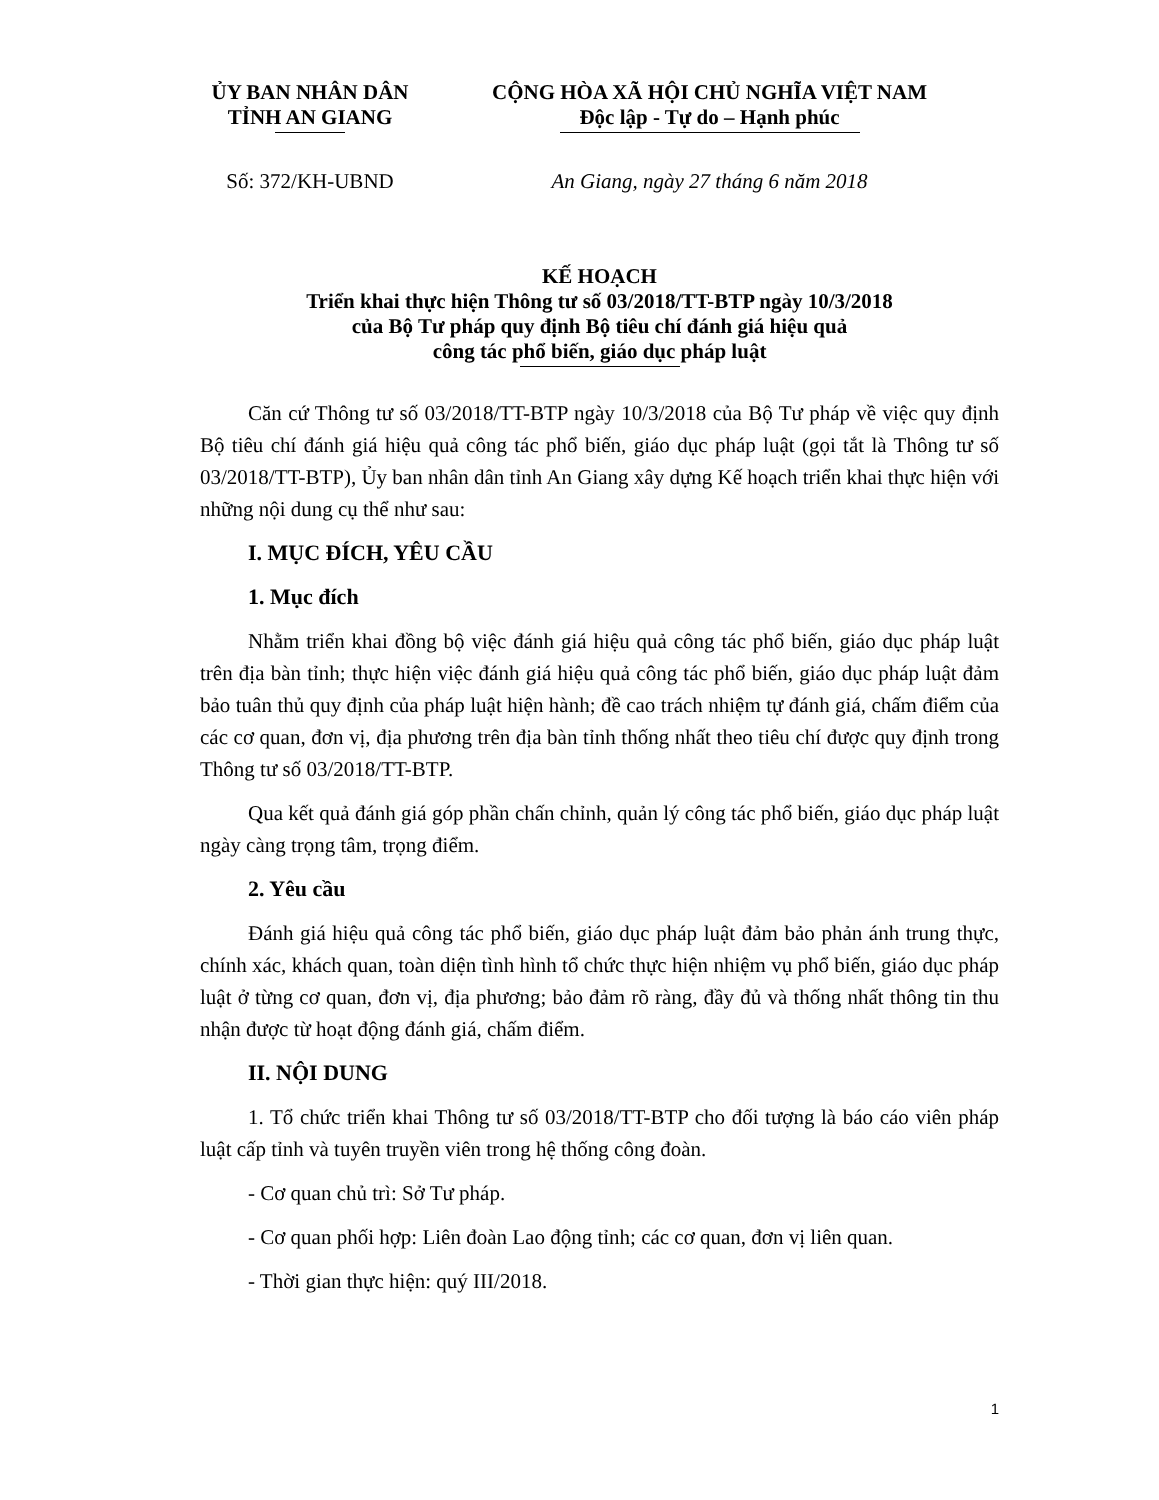ỦY BAN NHÂN DÂN
TỈNH AN GIANG
CỘNG HÒA XÃ HỘI CHỦ NGHĨA VIỆT NAM
Độc lập - Tự do – Hạnh phúc
Số: 372/KH-UBND An Giang, ngày 27 tháng 6 năm 2018
KẾ HOẠCH
Triển khai thực hiện Thông tư số 03/2018/TT-BTP ngày 10/3/2018
của Bộ Tư pháp quy định Bộ tiêu chí đánh giá hiệu quả
công tác phổ biến, giáo dục pháp luật
Căn cứ Thông tư số 03/2018/TT-BTP ngày 10/3/2018 của Bộ Tư pháp về việc quy định Bộ tiêu chí đánh giá hiệu quả công tác phổ biến, giáo dục pháp luật (gọi tắt là Thông tư số 03/2018/TT-BTP), Ủy ban nhân dân tỉnh An Giang xây dựng Kế hoạch triển khai thực hiện với những nội dung cụ thể như sau:
I. MỤC ĐÍCH, YÊU CẦU
1. Mục đích
Nhằm triển khai đồng bộ việc đánh giá hiệu quả công tác phổ biến, giáo dục pháp luật trên địa bàn tỉnh; thực hiện việc đánh giá hiệu quả công tác phổ biến, giáo dục pháp luật đảm bảo tuân thủ quy định của pháp luật hiện hành; đề cao trách nhiệm tự đánh giá, chấm điểm của các cơ quan, đơn vị, địa phương trên địa bàn tỉnh thống nhất theo tiêu chí được quy định trong Thông tư số 03/2018/TT-BTP.
Qua kết quả đánh giá góp phần chấn chỉnh, quản lý công tác phổ biến, giáo dục pháp luật ngày càng trọng tâm, trọng điểm.
2. Yêu cầu
Đánh giá hiệu quả công tác phổ biến, giáo dục pháp luật đảm bảo phản ánh trung thực, chính xác, khách quan, toàn diện tình hình tổ chức thực hiện nhiệm vụ phổ biến, giáo dục pháp luật ở từng cơ quan, đơn vị, địa phương; bảo đảm rõ ràng, đầy đủ và thống nhất thông tin thu nhận được từ hoạt động đánh giá, chấm điểm.
II. NỘI DUNG
1. Tổ chức triển khai Thông tư số 03/2018/TT-BTP cho đối tượng là báo cáo viên pháp luật cấp tỉnh và tuyên truyền viên trong hệ thống công đoàn.
- Cơ quan chủ trì: Sở Tư pháp.
- Cơ quan phối hợp: Liên đoàn Lao động tỉnh; các cơ quan, đơn vị liên quan.
- Thời gian thực hiện: quý III/2018.
1